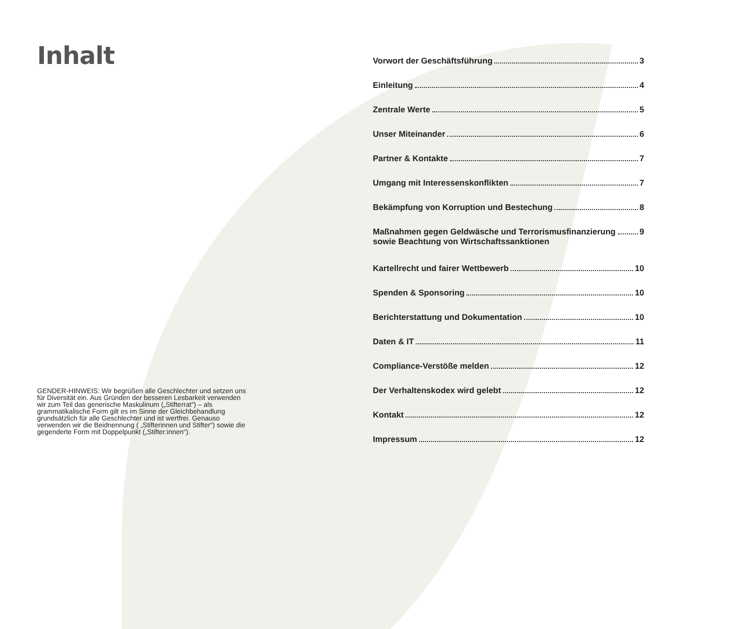Inhalt
GENDER-HINWEIS: Wir begrüßen alle Geschlechter und setzen uns für Diversität ein. Aus Gründen der besseren Lesbarkeit verwenden wir zum Teil das generische Maskulinum („Stifterrat“) – als grammatikalische Form gilt es im Sinne der Gleichbehandlung grundsätzlich für alle Geschlechter und ist wertfrei. Genauso verwenden wir die Beidnennung ( „Stifterinnen und Stifter“) sowie die gegenderte Form mit Doppelpunkt („Stifter:innen“).
Vorwort der Geschäftsführung 3
Einleitung 4
Zentrale Werte 5
Unser Miteinander 6
Partner & Kontakte 7
Umgang mit Interessenskonflikten 7
Bekämpfung von Korruption und Bestechung 8
Maßnahmen gegen Geldwäsche und Terrorismusfinanzierung
sowie Beachtung von Wirtschaftssanktionen 9
Kartellrecht und fairer Wettbewerb 10
Spenden & Sponsoring 10
Berichterstattung und Dokumentation 10
Daten & IT 11
Compliance-Verstöße melden 12
Der Verhaltenskodex wird gelebt 12
Kontakt 12
Impressum 12